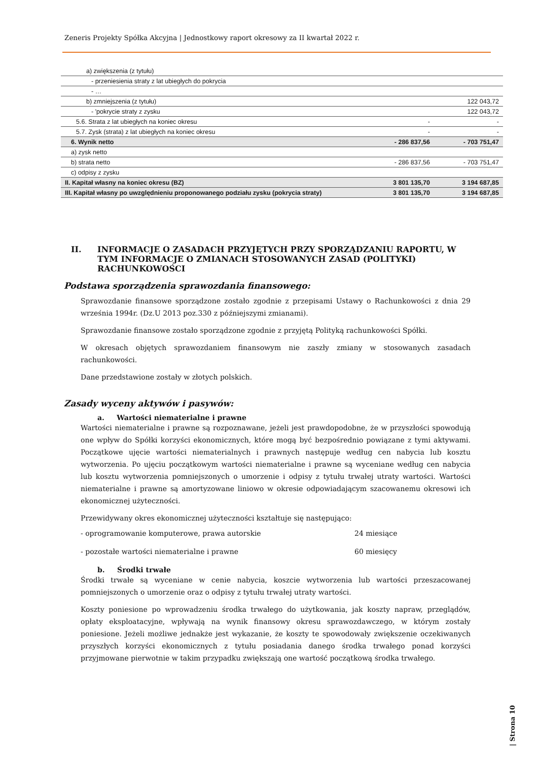Zeneris Projekty Spółka Akcyjna | Jednostkowy raport okresowy za II kwartał 2022 r.
| a) zwiększenia (z tytułu) | | |
| - przeniesienia straty z lat ubiegłych do pokrycia | | |
| - … | | |
| b) zmniejszenia (z tytułu) | | 122 043,72 |
| - 'pokrycie straty z zysku | | 122 043,72 |
| 5.6. Strata z lat ubiegłych na koniec okresu | - | - |
| 5.7. Zysk (strata) z lat ubiegłych na koniec okresu | - | - |
| 6. Wynik netto | - 286 837,56 | - 703 751,47 |
| a) zysk netto | | |
| b) strata netto | - 286 837,56 | - 703 751,47 |
| c) odpisy z zysku | | |
| II. Kapitał własny na koniec okresu (BZ) | 3 801 135,70 | 3 194 687,85 |
| III. Kapitał własny po uwzględnieniu proponowanego podziału zysku (pokrycia straty) | 3 801 135,70 | 3 194 687,85 |
II. INFORMACJE O ZASADACH PRZYJĘTYCH PRZY SPORZĄDZANIU RAPORTU, W TYM INFORMACJE O ZMIANACH STOSOWANYCH ZASAD (POLITYKI) RACHUNKOWOŚCI
Podstawa sporządzenia sprawozdania finansowego:
Sprawozdanie finansowe sporządzone zostało zgodnie z przepisami Ustawy o Rachunkowości z dnia 29 września 1994r. (Dz.U 2013 poz.330 z późniejszymi zmianami).
Sprawozdanie finansowe zostało sporządzone zgodnie z przyjętą Polityką rachunkowości Spółki.
W okresach objętych sprawozdaniem finansowym nie zaszły zmiany w stosowanych zasadach rachunkowości.
Dane przedstawione zostały w złotych polskich.
Zasady wyceny aktywów i pasywów:
a. Wartości niematerialne i prawne
Wartości niematerialne i prawne są rozpoznawane, jeżeli jest prawdopodobne, że w przyszłości spowodują one wpływ do Spółki korzyści ekonomicznych, które mogą być bezpośrednio powiązane z tymi aktywami. Początkowe ujęcie wartości niematerialnych i prawnych następuje według cen nabycia lub kosztu wytworzenia. Po ujęciu początkowym wartości niematerialne i prawne są wyceniane według cen nabycia lub kosztu wytworzenia pomniejszonych o umorzenie i odpisy z tytułu trwałej utraty wartości. Wartości niematerialne i prawne są amortyzowane liniowo w okresie odpowiadającym szacowanemu okresowi ich ekonomicznej użyteczności.
Przewidywany okres ekonomicznej użyteczności kształtuje się następująco:
- oprogramowanie komputerowe, prawa autorskie 24 miesiące
- pozostałe wartości niematerialne i prawne 60 miesięcy
b. Środki trwałe
Środki trwałe są wyceniane w cenie nabycia, koszcie wytworzenia lub wartości przeszacowanej pomniejszonych o umorzenie oraz o odpisy z tytułu trwałej utraty wartości.
Koszty poniesione po wprowadzeniu środka trwałego do użytkowania, jak koszty napraw, przeglądów, opłaty eksploatacyjne, wpływają na wynik finansowy okresu sprawozdawczego, w którym zostały poniesione. Jeżeli możliwe jednakże jest wykazanie, że koszty te spowodowały zwiększenie oczekiwanych przyszłych korzyści ekonomicznych z tytułu posiadania danego środka trwałego ponad korzyści przyjmowane pierwotnie w takim przypadku zwiększają one wartość początkową środka trwałego.
| Strona 10